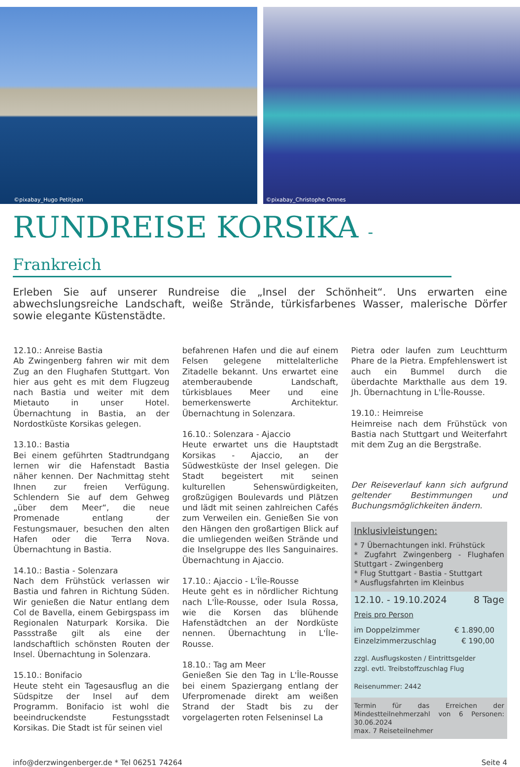©pixabay_Hugo Petitjean ©pixabay_Christophe Omnes
RUNDREISE KORSIKA - Frankreich
Erleben Sie auf unserer Rundreise die „Insel der Schönheit“. Uns erwarten eine abwechslungsreiche Landschaft, weiße Strände, türkisfarbenes Wasser, malerische Dörfer sowie elegante Küstenstädte.
12.10.: Anreise Bastia
Ab Zwingenberg fahren wir mit dem Zug an den Flughafen Stuttgart. Von hier aus geht es mit dem Flugzeug nach Bastia und weiter mit dem Mietauto in unser Hotel. Übernachtung in Bastia, an der Nordostküste Korsikas gelegen.
13.10.: Bastia
Bei einem geführten Stadtrundgang lernen wir die Hafenstadt Bastia näher kennen. Der Nachmittag steht Ihnen zur freien Verfügung. Schlendern Sie auf dem Gehweg „über dem Meer“, die neue Promenade entlang der Festungsmauer, besuchen den alten Hafen oder die Terra Nova. Übernachtung in Bastia.
14.10.: Bastia - Solenzara
Nach dem Frühstück verlassen wir Bastia und fahren in Richtung Süden. Wir genießen die Natur entlang dem Col de Bavella, einem Gebirgspass im Regionalen Naturpark Korsika. Die Passstraße gilt als eine der landschaftlich schönsten Routen der Insel. Übernachtung in Solenzara.
15.10.: Bonifacio
Heute steht ein Tagesausflug an die Südspitze der Insel auf dem Programm. Bonifacio ist wohl die beeindruckendste Festungsstadt Korsikas. Die Stadt ist für seinen viel
befahrenen Hafen und die auf einem Felsen gelegene mittelalterliche Zitadelle bekannt. Uns erwartet eine atemberaubende Landschaft, türkisblaues Meer und eine bemerkenswerte Architektur. Übernachtung in Solenzara.
16.10.: Solenzara - Ajaccio
Heute erwartet uns die Hauptstadt Korsikas - Ajaccio, an der Südwestküste der Insel gelegen. Die Stadt begeistert mit seinen kulturellen Sehenswürdigkeiten, großzügigen Boulevards und Plätzen und lädt mit seinen zahlreichen Cafés zum Verweilen ein. Genießen Sie von den Hängen den großartigen Blick auf die umliegenden weißen Strände und die Inselgruppe des Iles Sanguinaires. Übernachtung in Ajaccio.
17.10.: Ajaccio - L'Île-Rousse
Heute geht es in nördlicher Richtung nach L'Île-Rousse, oder Isula Rossa, wie die Korsen das blühende Hafenstädtchen an der Nordküste nennen. Übernachtung in L'Île-Rousse.
18.10.: Tag am Meer
Genießen Sie den Tag in L'Île-Rousse bei einem Spaziergang entlang der Uferpromenade direkt am weißen Strand der Stadt bis zu der vorgelagerten roten Felseninsel La
Pietra oder laufen zum Leuchtturm Phare de la Pietra. Empfehlenswert ist auch ein Bummel durch die überdachte Markthalle aus dem 19. Jh. Übernachtung in L'Île-Rousse.
19.10.: Heimreise
Heimreise nach dem Frühstück von Bastia nach Stuttgart und Weiterfahrt mit dem Zug an die Bergstraße.
Der Reiseverlauf kann sich aufgrund geltender Bestimmungen und Buchungsmöglichkeiten ändern.
Inklusivleistungen:
* 7 Übernachtungen inkl. Frühstück
* Zugfahrt Zwingenberg - Flughafen Stuttgart - Zwingenberg
* Flug Stuttgart - Bastia - Stuttgart
* Ausflugsfahrten im Kleinbus
12.10. - 19.10.2024 8 Tage
Preis pro Person
im Doppelzimmer € 1.890,00
Einzelzimmerzuschlag € 190,00
zzgl. Ausflugskosten / Eintrittsgelder
zzgl. evtl. Treibstoffzuschlag Flug
Reisenummer: 2442
Termin für das Erreichen der Mindestteilnehmerzahl von 6 Personen: 30.06.2024
max. 7 Reiseteilnehmer
info@derzwingenberger.de * Tel 06251 74264 Seite 4